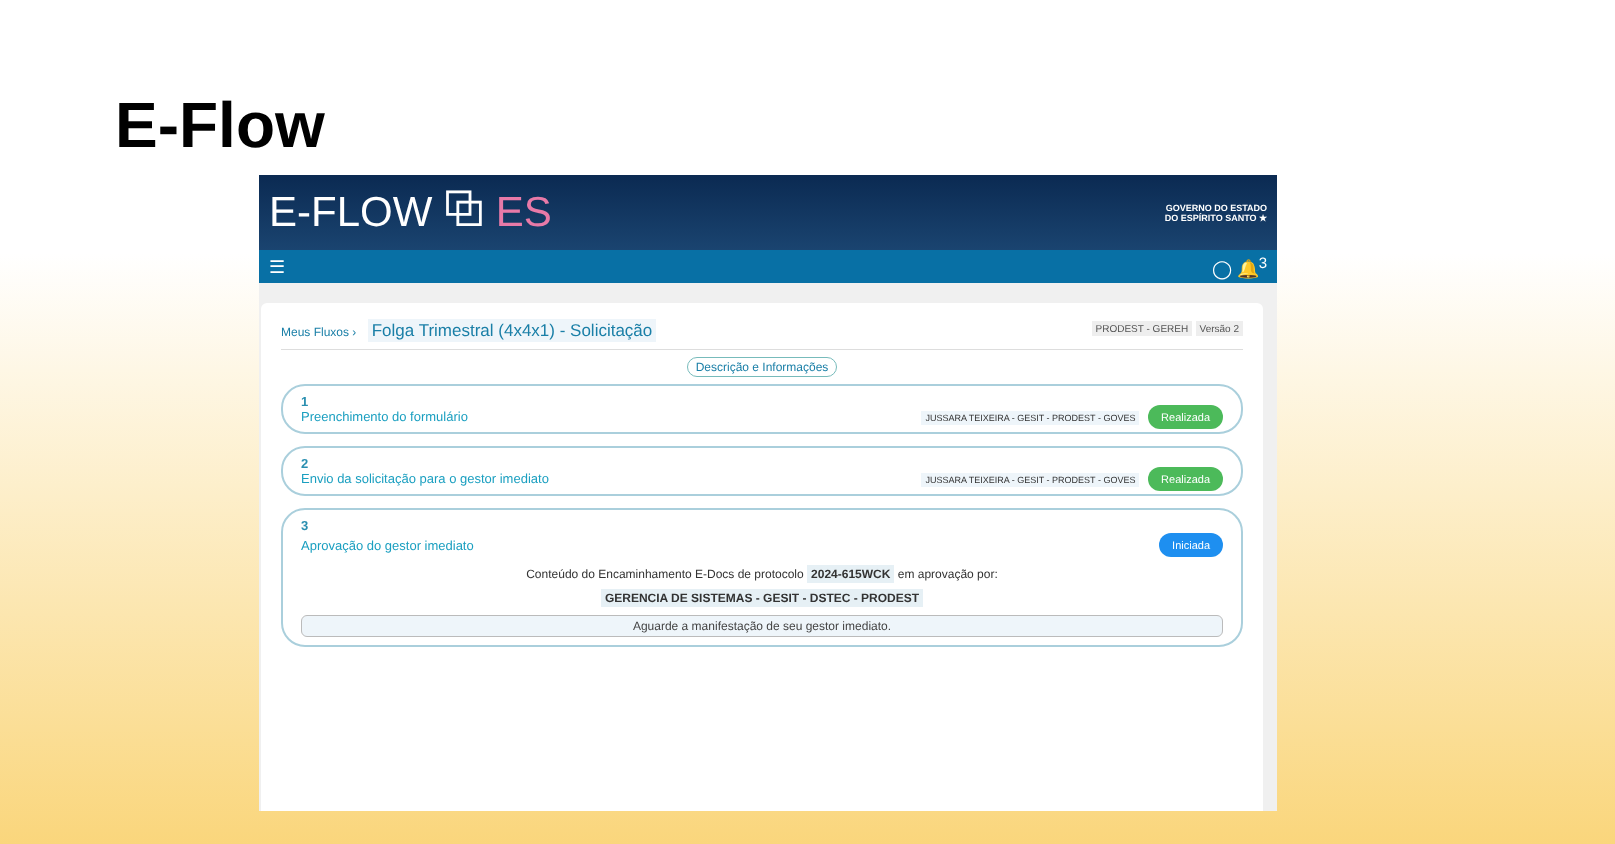E-Flow
E-FLOW ⧉ ES
GOVERNO DO ESTADO
DO ESPÍRITO SANTO ★
☰ ◯ 🔔<sup>3</sup>
Meus Fluxos › Folga Trimestral (4x4x1) - Solicitação
PRODEST - GEREH Versão 2
Descrição e Informações
1
Preenchimento do formulário JUSSARA TEIXEIRA - GESIT - PRODEST - GOVES Realizada
2
Envio da solicitação para o gestor imediato JUSSARA TEIXEIRA - GESIT - PRODEST - GOVES Realizada
3
Aprovação do gestor imediato Iniciada
Conteúdo do Encaminhamento E-Docs de protocolo 2024-615WCK em aprovação por:
GERENCIA DE SISTEMAS - GESIT - DSTEC - PRODEST
Aguarde a manifestação de seu gestor imediato.